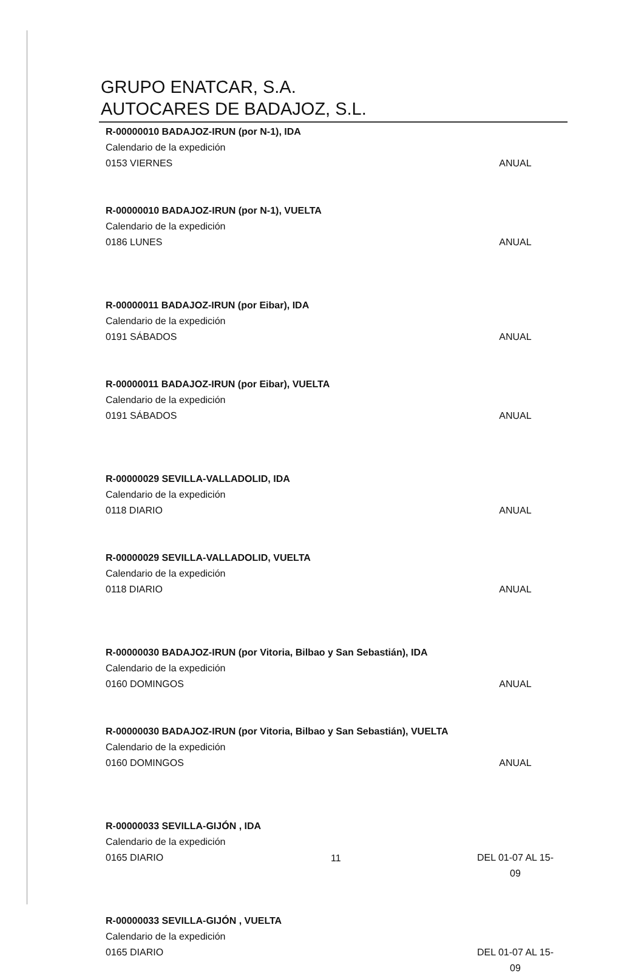GRUPO ENATCAR, S.A.
AUTOCARES DE BADAJOZ, S.L.
R-00000010 BADAJOZ-IRUN (por N-1), IDA
Calendario de la expedición
0153 VIERNES ANUAL
R-00000010 BADAJOZ-IRUN (por N-1), VUELTA
Calendario de la expedición
0186 LUNES ANUAL
R-00000011 BADAJOZ-IRUN (por Eibar), IDA
Calendario de la expedición
0191 SÁBADOS ANUAL
R-00000011 BADAJOZ-IRUN (por Eibar), VUELTA
Calendario de la expedición
0191 SÁBADOS ANUAL
R-00000029 SEVILLA-VALLADOLID, IDA
Calendario de la expedición
0118 DIARIO ANUAL
R-00000029 SEVILLA-VALLADOLID, VUELTA
Calendario de la expedición
0118 DIARIO ANUAL
R-00000030 BADAJOZ-IRUN (por Vitoria, Bilbao y San Sebastián), IDA
Calendario de la expedición
0160 DOMINGOS ANUAL
R-00000030 BADAJOZ-IRUN (por Vitoria, Bilbao y San Sebastián), VUELTA
Calendario de la expedición
0160 DOMINGOS ANUAL
R-00000033 SEVILLA-GIJÓN , IDA
Calendario de la expedición
0165 DIARIO DEL 01-07 AL 15-09
R-00000033 SEVILLA-GIJÓN , VUELTA
Calendario de la expedición
0165 DIARIO DEL 01-07 AL 15-09
11